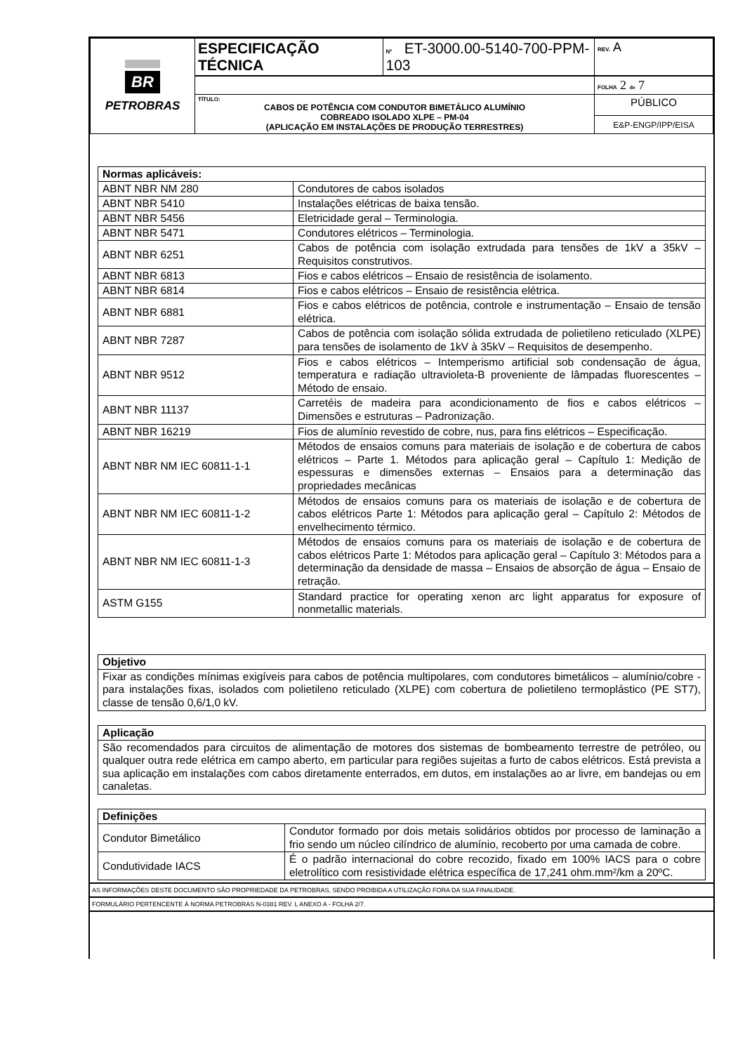| BR PETROBRAS | ESPECIFICAÇÃO TÉCNICA | Nº ET-3000.00-5140-700-PPM-103 | REV. A |
| | | | FOLHA 2 de 7 |
| | TÍTULO: CABOS DE POTÊNCIA COM CONDUTOR BIMETÁLICO ALUMÍNIO COBREADO ISOLADO XLPE – PM-04 (APLICAÇÃO EM INSTALAÇÕES DE PRODUÇÃO TERRESTRES) | | PÚBLICO |
| | | | E&P-ENGP/IPP/EISA |
| Normas aplicáveis: | |
| ABNT NBR NM 280 | Condutores de cabos isolados |
| ABNT NBR 5410 | Instalações elétricas de baixa tensão. |
| ABNT NBR 5456 | Eletricidade geral – Terminologia. |
| ABNT NBR 5471 | Condutores elétricos – Terminologia. |
| ABNT NBR 6251 | Cabos de potência com isolação extrudada para tensões de 1kV a 35kV – Requisitos construtivos. |
| ABNT NBR 6813 | Fios e cabos elétricos – Ensaio de resistência de isolamento. |
| ABNT NBR 6814 | Fios e cabos elétricos – Ensaio de resistência elétrica. |
| ABNT NBR 6881 | Fios e cabos elétricos de potência, controle e instrumentação – Ensaio de tensão elétrica. |
| ABNT NBR 7287 | Cabos de potência com isolação sólida extrudada de polietileno reticulado (XLPE) para tensões de isolamento de 1kV à 35kV – Requisitos de desempenho. |
| ABNT NBR 9512 | Fios e cabos elétricos – Intemperismo artificial sob condensação de água, temperatura e radiação ultravioleta-B proveniente de lâmpadas fluorescentes – Método de ensaio. |
| ABNT NBR 11137 | Carretéis de madeira para acondicionamento de fios e cabos elétricos – Dimensões e estruturas – Padronização. |
| ABNT NBR 16219 | Fios de alumínio revestido de cobre, nus, para fins elétricos – Especificação. |
| ABNT NBR NM IEC 60811-1-1 | Métodos de ensaios comuns para materiais de isolação e de cobertura de cabos elétricos – Parte 1. Métodos para aplicação geral – Capítulo 1: Medição de espessuras e dimensões externas – Ensaios para a determinação das propriedades mecânicas |
| ABNT NBR NM IEC 60811-1-2 | Métodos de ensaios comuns para os materiais de isolação e de cobertura de cabos elétricos Parte 1: Métodos para aplicação geral – Capítulo 2: Métodos de envelhecimento térmico. |
| ABNT NBR NM IEC 60811-1-3 | Métodos de ensaios comuns para os materiais de isolação e de cobertura de cabos elétricos Parte 1: Métodos para aplicação geral – Capítulo 3: Métodos para a determinação da densidade de massa – Ensaios de absorção de água – Ensaio de retração. |
| ASTM G155 | Standard practice for operating xenon arc light apparatus for exposure of nonmetallic materials. |
| Objetivo |
| Fixar as condições mínimas exigíveis para cabos de potência multipolares, com condutores bimetálicos – alumínio/cobre - para instalações fixas, isolados com polietileno reticulado (XLPE) com cobertura de polietileno termoplástico (PE ST7), classe de tensão 0,6/1,0 kV. |
| Aplicação |
| São recomendados para circuitos de alimentação de motores dos sistemas de bombeamento terrestre de petróleo, ou qualquer outra rede elétrica em campo aberto, em particular para regiões sujeitas a furto de cabos elétricos. Está prevista a sua aplicação em instalações com cabos diretamente enterrados, em dutos, em instalações ao ar livre, em bandejas ou em canaletas. |
| Definições | |
| Condutor Bimetálico | Condutor formado por dois metais solidários obtidos por processo de laminação a frio sendo um núcleo cilíndrico de alumínio, recoberto por uma camada de cobre. |
| Condutividade IACS | É o padrão internacional do cobre recozido, fixado em 100% IACS para o cobre eletrolítico com resistividade elétrica específica de 17,241 ohm.mm²/km a 20ºC. |
AS INFORMAÇÕES DESTE DOCUMENTO SÃO PROPRIEDADE DA PETROBRAS, SENDO PROIBIDA A UTILIZAÇÃO FORA DA SUA FINALIDADE.
FORMULÁRIO PERTENCENTE À NORMA PETROBRAS N-0381 REV. L ANEXO A - FOLHA 2/7.